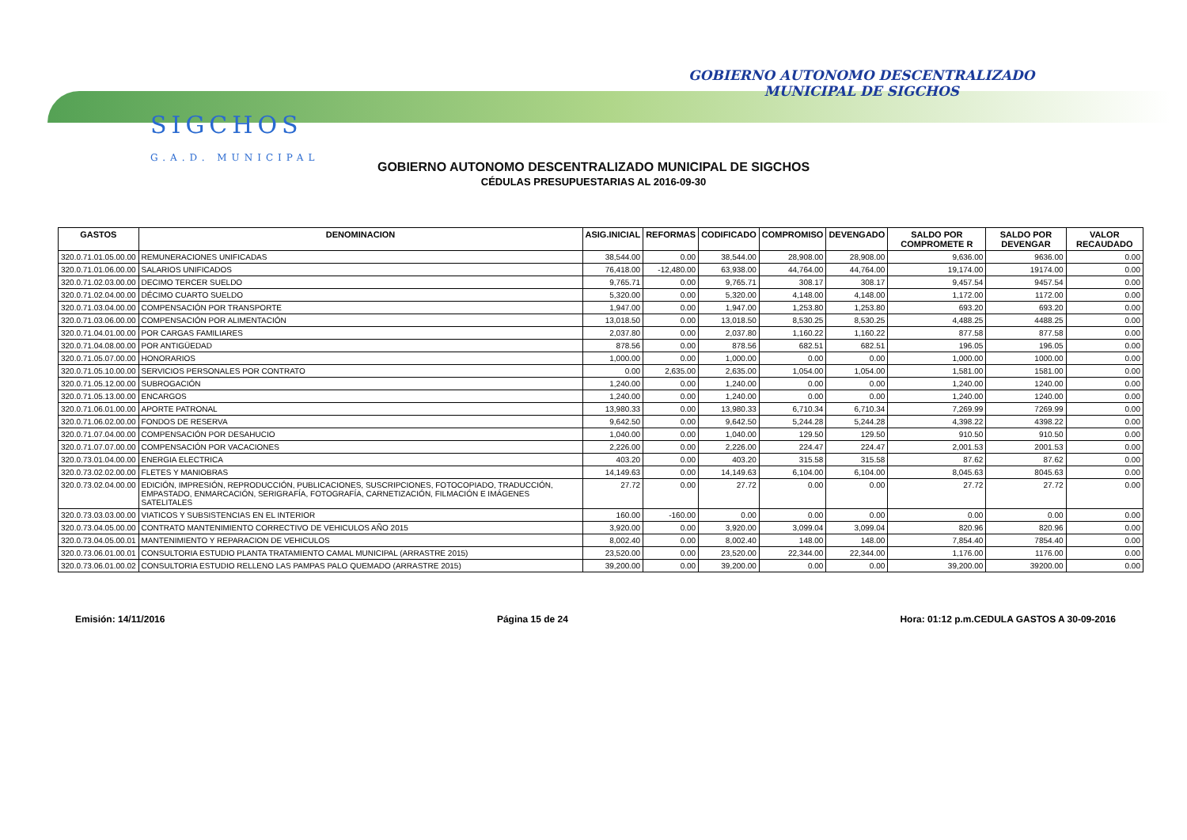SIGCHOS
G.A.D. MUNICIPAL
GOBIERNO AUTONOMO DESCENTRALIZADO
MUNICIPAL DE SIGCHOS
GOBIERNO AUTONOMO DESCENTRALIZADO MUNICIPAL DE SIGCHOS
CÉDULAS PRESUPUESTARIAS AL 2016-09-30
| GASTOS | DENOMINACION | ASIG.INICIAL | REFORMAS | CODIFICADO | COMPROMISO | DEVENGADO | SALDO POR COMPROMETE R | SALDO POR DEVENGAR | VALOR RECAUDADO |
| --- | --- | --- | --- | --- | --- | --- | --- | --- | --- |
| 320.0.71.01.05.00.00 | REMUNERACIONES UNIFICADAS | 38,544.00 | 0.00 | 38,544.00 | 28,908.00 | 28,908.00 | 9,636.00 | 9636.00 | 0.00 |
| 320.0.71.01.06.00.00 | SALARIOS UNIFICADOS | 76,418.00 | -12,480.00 | 63,938.00 | 44,764.00 | 44,764.00 | 19,174.00 | 19174.00 | 0.00 |
| 320.0.71.02.03.00.00 | DECIMO TERCER SUELDO | 9,765.71 | 0.00 | 9,765.71 | 308.17 | 308.17 | 9,457.54 | 9457.54 | 0.00 |
| 320.0.71.02.04.00.00 | DÉCIMO CUARTO SUELDO | 5,320.00 | 0.00 | 5,320.00 | 4,148.00 | 4,148.00 | 1,172.00 | 1172.00 | 0.00 |
| 320.0.71.03.04.00.00 | COMPENSACIÓN POR TRANSPORTE | 1,947.00 | 0.00 | 1,947.00 | 1,253.80 | 1,253.80 | 693.20 | 693.20 | 0.00 |
| 320.0.71.03.06.00.00 | COMPENSACIÓN POR ALIMENTACIÓN | 13,018.50 | 0.00 | 13,018.50 | 8,530.25 | 8,530.25 | 4,488.25 | 4488.25 | 0.00 |
| 320.0.71.04.01.00.00 | POR CARGAS FAMILIARES | 2,037.80 | 0.00 | 2,037.80 | 1,160.22 | 1,160.22 | 877.58 | 877.58 | 0.00 |
| 320.0.71.04.08.00.00 | POR ANTIGÜEDAD | 878.56 | 0.00 | 878.56 | 682.51 | 682.51 | 196.05 | 196.05 | 0.00 |
| 320.0.71.05.07.00.00 | HONORARIOS | 1,000.00 | 0.00 | 1,000.00 | 0.00 | 0.00 | 1,000.00 | 1000.00 | 0.00 |
| 320.0.71.05.10.00.00 | SERVICIOS PERSONALES POR CONTRATO | 0.00 | 2,635.00 | 2,635.00 | 1,054.00 | 1,054.00 | 1,581.00 | 1581.00 | 0.00 |
| 320.0.71.05.12.00.00 | SUBROGACIÓN | 1,240.00 | 0.00 | 1,240.00 | 0.00 | 0.00 | 1,240.00 | 1240.00 | 0.00 |
| 320.0.71.05.13.00.00 | ENCARGOS | 1,240.00 | 0.00 | 1,240.00 | 0.00 | 0.00 | 1,240.00 | 1240.00 | 0.00 |
| 320.0.71.06.01.00.00 | APORTE PATRONAL | 13,980.33 | 0.00 | 13,980.33 | 6,710.34 | 6,710.34 | 7,269.99 | 7269.99 | 0.00 |
| 320.0.71.06.02.00.00 | FONDOS DE RESERVA | 9,642.50 | 0.00 | 9,642.50 | 5,244.28 | 5,244.28 | 4,398.22 | 4398.22 | 0.00 |
| 320.0.71.07.04.00.00 | COMPENSACIÓN POR DESAHUCIO | 1,040.00 | 0.00 | 1,040.00 | 129.50 | 129.50 | 910.50 | 910.50 | 0.00 |
| 320.0.71.07.07.00.00 | COMPENSACIÓN POR VACACIONES | 2,226.00 | 0.00 | 2,226.00 | 224.47 | 224.47 | 2,001.53 | 2001.53 | 0.00 |
| 320.0.73.01.04.00.00 | ENERGIA ELECTRICA | 403.20 | 0.00 | 403.20 | 315.58 | 315.58 | 87.62 | 87.62 | 0.00 |
| 320.0.73.02.02.00.00 | FLETES Y MANIOBRAS | 14,149.63 | 0.00 | 14,149.63 | 6,104.00 | 6,104.00 | 8,045.63 | 8045.63 | 0.00 |
| 320.0.73.02.04.00.00 | EDICIÓN, IMPRESIÓN, REPRODUCCIÓN, PUBLICACIONES, SUSCRIPCIONES, FOTOCOPIADO, TRADUCCIÓN, EMPASTADO, ENMARCACIÓN, SERIGRAFÍA, FOTOGRAFÍA, CARNETIZACIÓN, FILMACIÓN E IMÁGENES SATELITALES | 27.72 | 0.00 | 27.72 | 0.00 | 0.00 | 27.72 | 27.72 | 0.00 |
| 320.0.73.03.03.00.00 | VIATICOS Y SUBSISTENCIAS EN EL INTERIOR | 160.00 | -160.00 | 0.00 | 0.00 | 0.00 | 0.00 | 0.00 | 0.00 |
| 320.0.73.04.05.00.00 | CONTRATO MANTENIMIENTO CORRECTIVO DE VEHICULOS AÑO 2015 | 3,920.00 | 0.00 | 3,920.00 | 3,099.04 | 3,099.04 | 820.96 | 820.96 | 0.00 |
| 320.0.73.04.05.00.01 | MANTENIMIENTO Y REPARACION DE VEHICULOS | 8,002.40 | 0.00 | 8,002.40 | 148.00 | 148.00 | 7,854.40 | 7854.40 | 0.00 |
| 320.0.73.06.01.00.01 | CONSULTORIA ESTUDIO PLANTA TRATAMIENTO CAMAL MUNICIPAL (ARRASTRE 2015) | 23,520.00 | 0.00 | 23,520.00 | 22,344.00 | 22,344.00 | 1,176.00 | 1176.00 | 0.00 |
| 320.0.73.06.01.00.02 | CONSULTORIA ESTUDIO RELLENO LAS PAMPAS PALO QUEMADO (ARRASTRE 2015) | 39,200.00 | 0.00 | 39,200.00 | 0.00 | 0.00 | 39,200.00 | 39200.00 | 0.00 |
Emisión: 14/11/2016 Página 15 de 24 Hora: 01:12 p.m.CEDULA GASTOS A 30-09-2016